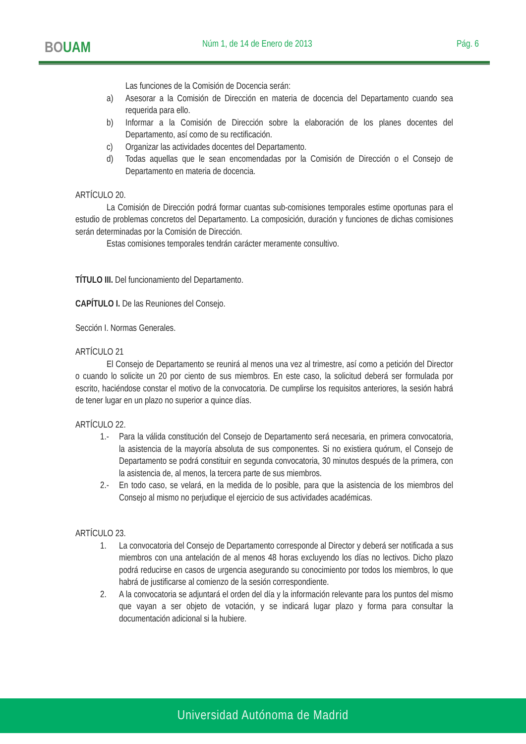BOUAM Núm 1, de 14 de Enero de 2013 Pág. 6
Las funciones de la Comisión de Docencia serán:
a) Asesorar a la Comisión de Dirección en materia de docencia del Departamento cuando sea requerida para ello.
b) Informar a la Comisión de Dirección sobre la elaboración de los planes docentes del Departamento, así como de su rectificación.
c) Organizar las actividades docentes del Departamento.
d) Todas aquellas que le sean encomendadas por la Comisión de Dirección o el Consejo de Departamento en materia de docencia.
ARTÍCULO 20.
La Comisión de Dirección podrá formar cuantas sub-comisiones temporales estime oportunas para el estudio de problemas concretos del Departamento. La composición, duración y funciones de dichas comisiones serán determinadas por la Comisión de Dirección.
Estas comisiones temporales tendrán carácter meramente consultivo.
TÍTULO III. Del funcionamiento del Departamento.
CAPÍTULO I. De las Reuniones del Consejo.
Sección I. Normas Generales.
ARTÍCULO 21
El Consejo de Departamento se reunirá al menos una vez al trimestre, así como a petición del Director o cuando lo solicite un 20 por ciento de sus miembros. En este caso, la solicitud deberá ser formulada por escrito, haciéndose constar el motivo de la convocatoria. De cumplirse los requisitos anteriores, la sesión habrá de tener lugar en un plazo no superior a quince días.
ARTÍCULO 22.
1.- Para la válida constitución del Consejo de Departamento será necesaria, en primera convocatoria, la asistencia de la mayoría absoluta de sus componentes. Si no existiera quórum, el Consejo de Departamento se podrá constituir en segunda convocatoria, 30 minutos después de la primera, con la asistencia de, al menos, la tercera parte de sus miembros.
2.- En todo caso, se velará, en la medida de lo posible, para que la asistencia de los miembros del Consejo al mismo no perjudique el ejercicio de sus actividades académicas.
ARTÍCULO 23.
1. La convocatoria del Consejo de Departamento corresponde al Director y deberá ser notificada a sus miembros con una antelación de al menos 48 horas excluyendo los días no lectivos. Dicho plazo podrá reducirse en casos de urgencia asegurando su conocimiento por todos los miembros, lo que habrá de justificarse al comienzo de la sesión correspondiente.
2. A la convocatoria se adjuntará el orden del día y la información relevante para los puntos del mismo que vayan a ser objeto de votación, y se indicará lugar plazo y forma para consultar la documentación adicional si la hubiere.
Universidad Autónoma de Madrid